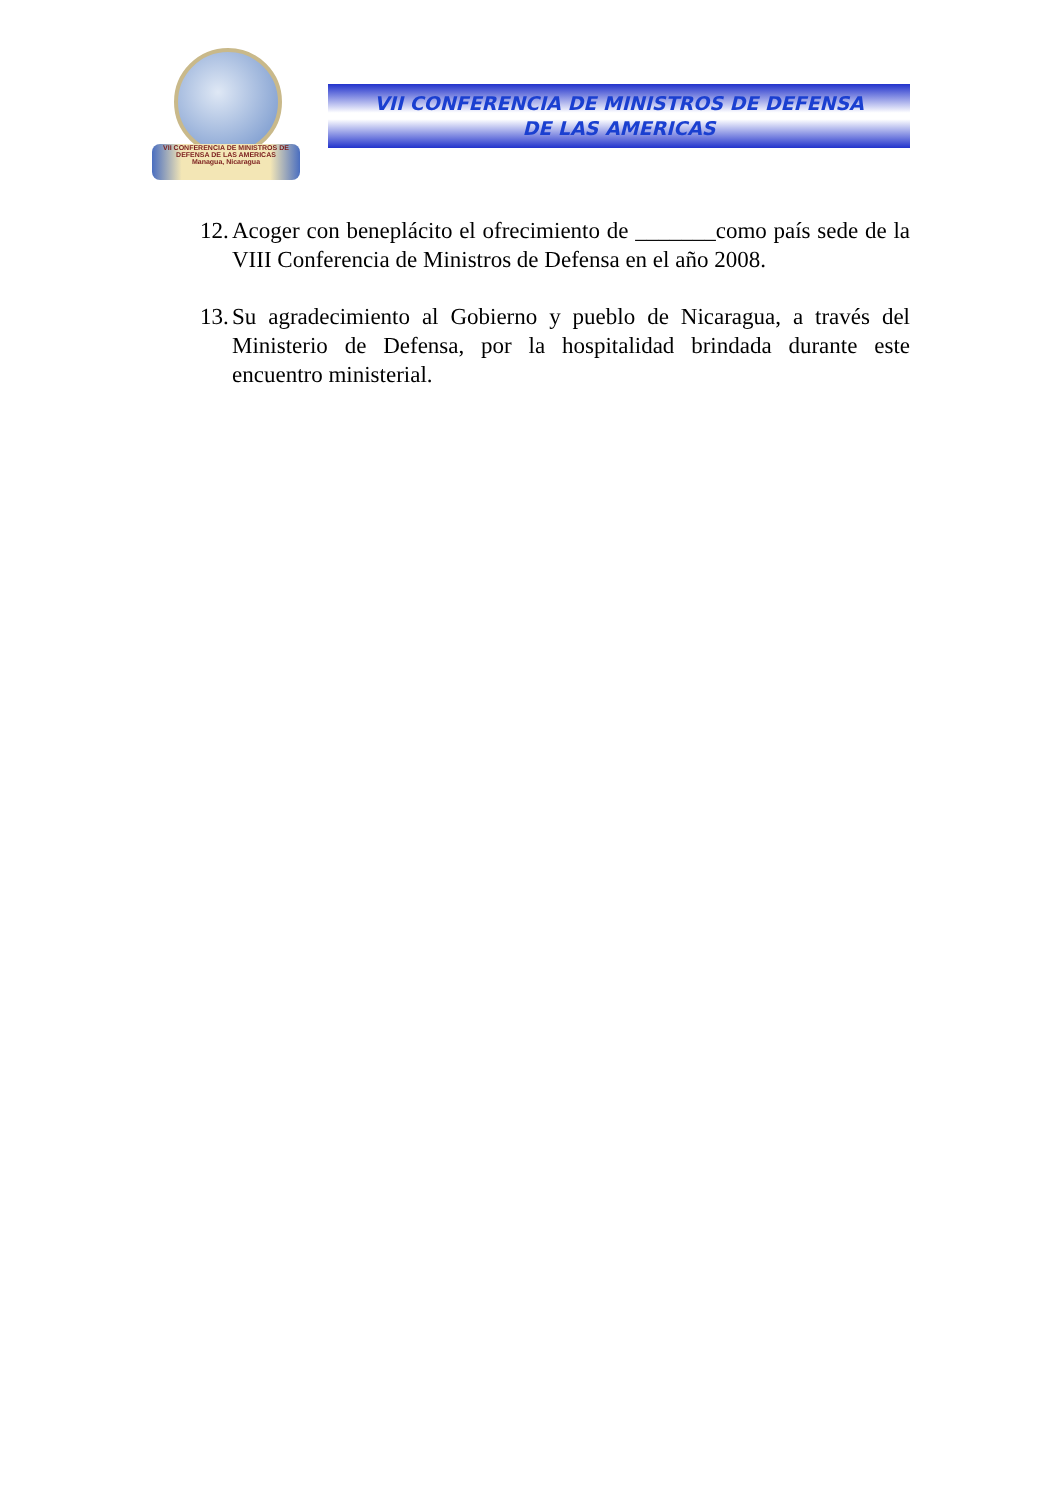VII CONFERENCIA DE MINISTROS DE DEFENSA DE LAS AMERICAS
Managua, Nicaragua
VII CONFERENCIA DE MINISTROS DE DEFENSA
DE LAS AMERICAS
12. Acoger con beneplácito el ofrecimiento de _______como país sede de la VIII Conferencia de Ministros de Defensa en el año 2008.
13. Su agradecimiento al Gobierno y pueblo de Nicaragua, a través del Ministerio de Defensa, por la hospitalidad brindada durante este encuentro ministerial.